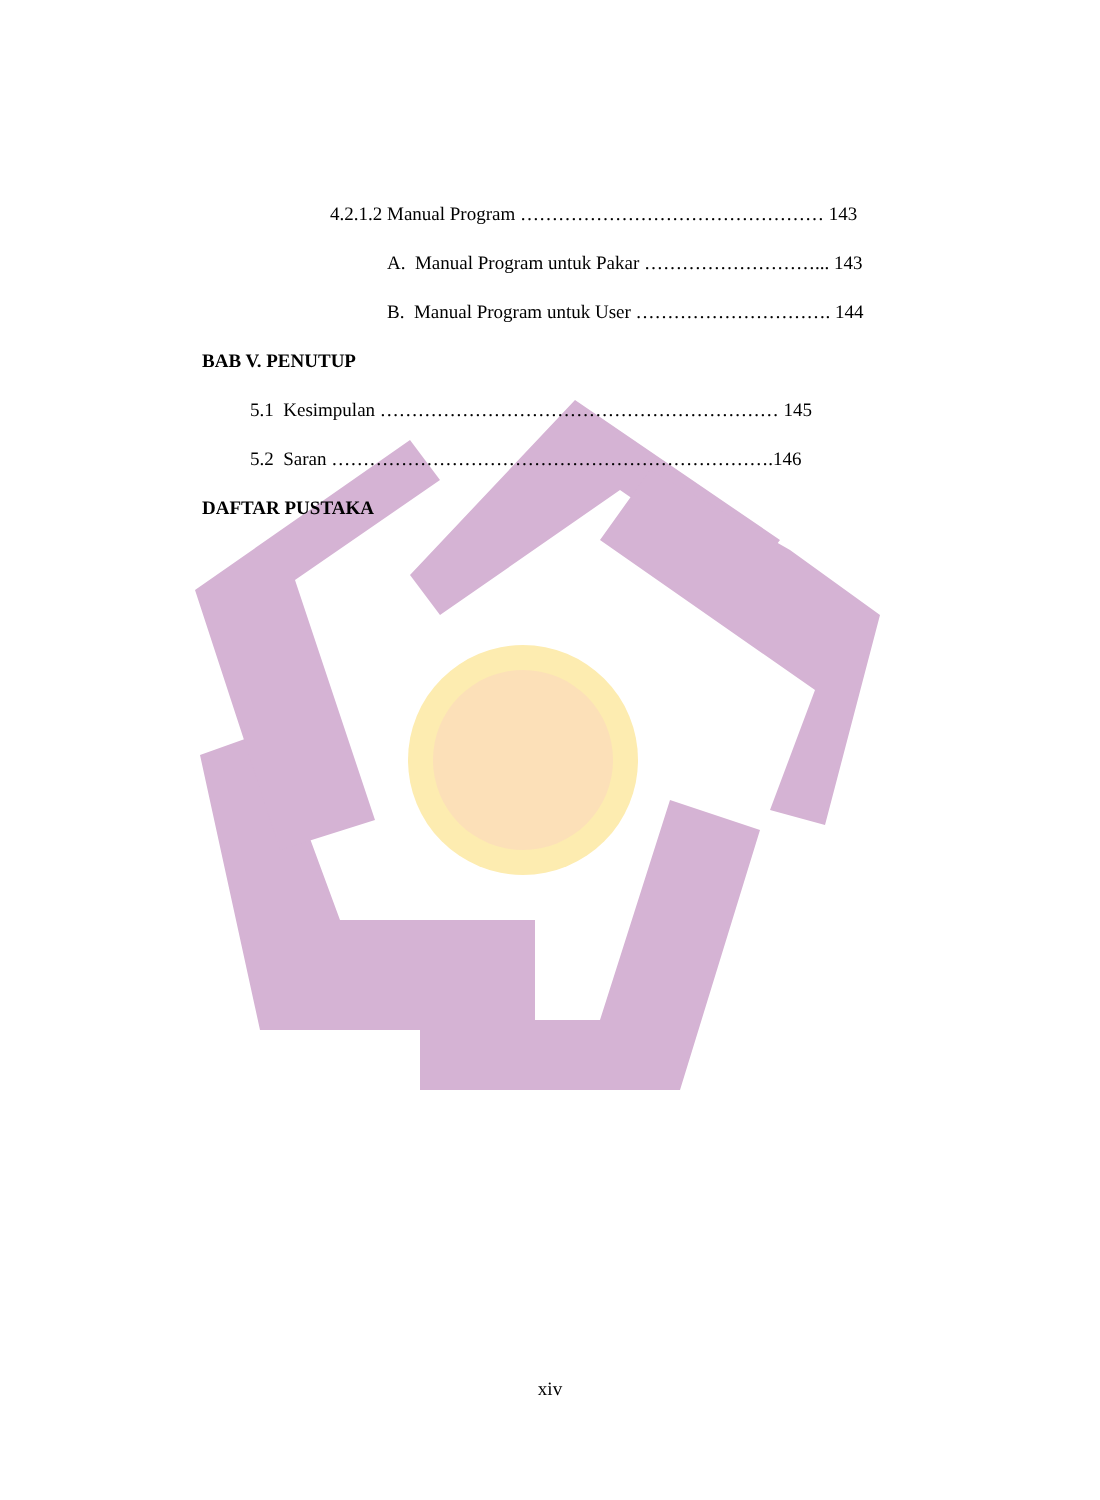4.2.1.2 Manual Program ………………………………………… 143
A. Manual Program untuk Pakar ………………………... 143
B. Manual Program untuk User …………………………. 144
BAB V. PENUTUP
5.1 Kesimpulan ……………………………………………………… 145
5.2 Saran …………………………………………………………….146
DAFTAR PUSTAKA
xiv